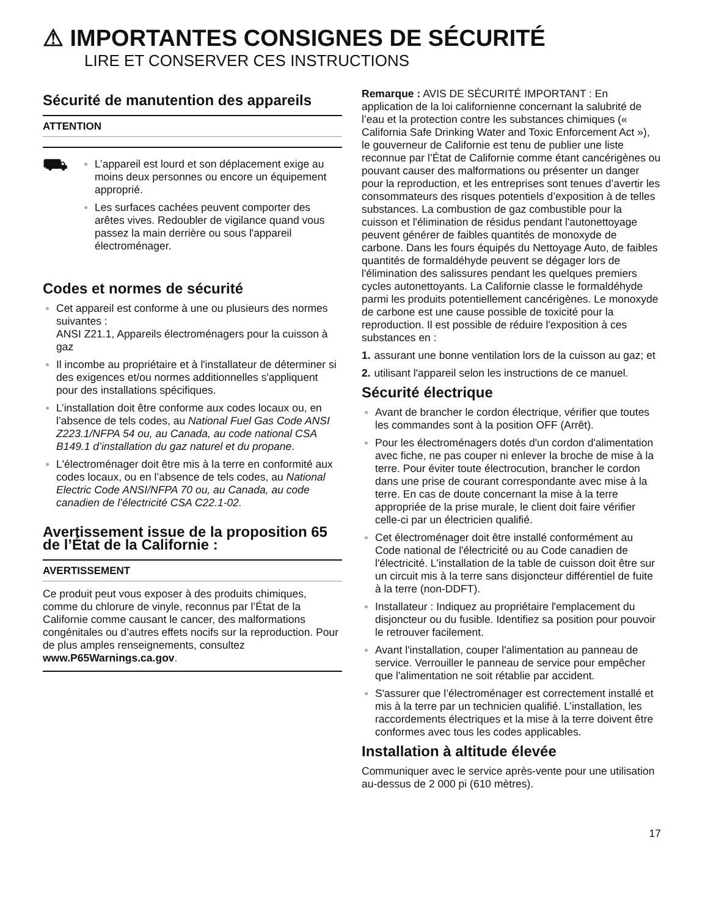⚠ IMPORTANTES CONSIGNES DE SÉCURITÉ
LIRE ET CONSERVER CES INSTRUCTIONS
Sécurité de manutention des appareils
ATTENTION
⛟
● L’appareil est lourd et son déplacement exige au moins deux personnes ou encore un équipement approprié.
● Les surfaces cachées peuvent comporter des arêtes vives. Redoubler de vigilance quand vous passez la main derrière ou sous l'appareil électroménager.
Codes et normes de sécurité
● Cet appareil est conforme à une ou plusieurs des normes suivantes :
ANSI Z21.1, Appareils électroménagers pour la cuisson à gaz
● Il incombe au propriétaire et à l'installateur de déterminer si des exigences et/ou normes additionnelles s'appliquent pour des installations spécifiques.
● L’installation doit être conforme aux codes locaux ou, en l’absence de tels codes, au National Fuel Gas Code ANSI Z223.1/NFPA 54 ou, au Canada, au code national CSA B149.1 d’installation du gaz naturel et du propane.
● L'électroménager doit être mis à la terre en conformité aux codes locaux, ou en l’absence de tels codes, au National Electric Code ANSI/NFPA 70 ou, au Canada, au code canadien de l’électricité CSA C22.1-02.
Avertissement issue de la proposition 65 de l’État de la Californie :
AVERTISSEMENT
Ce produit peut vous exposer à des produits chimiques, comme du chlorure de vinyle, reconnus par l’État de la Californie comme causant le cancer, des malformations congénitales ou d’autres effets nocifs sur la reproduction. Pour de plus amples renseignements, consultez www.P65Warnings.ca.gov.
Remarque : AVIS DE SÉCURITÉ IMPORTANT : En application de la loi californienne concernant la salubrité de l’eau et la protection contre les substances chimiques (« California Safe Drinking Water and Toxic Enforcement Act »), le gouverneur de Californie est tenu de publier une liste reconnue par l’État de Californie comme étant cancérigènes ou pouvant causer des malformations ou présenter un danger pour la reproduction, et les entreprises sont tenues d’avertir les consommateurs des risques potentiels d’exposition à de telles substances. La combustion de gaz combustible pour la cuisson et l'élimination de résidus pendant l'autonettoyage peuvent générer de faibles quantités de monoxyde de carbone. Dans les fours équipés du Nettoyage Auto, de faibles quantités de formaldéhyde peuvent se dégager lors de l'élimination des salissures pendant les quelques premiers cycles autonettoyants. La Californie classe le formaldéhyde parmi les produits potentiellement cancérigènes. Le monoxyde de carbone est une cause possible de toxicité pour la reproduction. Il est possible de réduire l'exposition à ces substances en :
1. assurant une bonne ventilation lors de la cuisson au gaz; et
2. utilisant l'appareil selon les instructions de ce manuel.
Sécurité électrique
● Avant de brancher le cordon électrique, vérifier que toutes les commandes sont à la position OFF (Arrêt).
● Pour les électroménagers dotés d'un cordon d'alimentation avec fiche, ne pas couper ni enlever la broche de mise à la terre. Pour éviter toute électrocution, brancher le cordon dans une prise de courant correspondante avec mise à la terre. En cas de doute concernant la mise à la terre appropriée de la prise murale, le client doit faire vérifier celle-ci par un électricien qualifié.
● Cet électroménager doit être installé conformément au Code national de l'électricité ou au Code canadien de l'électricité. L'installation de la table de cuisson doit être sur un circuit mis à la terre sans disjoncteur différentiel de fuite à la terre (non-DDFT).
● Installateur : Indiquez au propriétaire l'emplacement du disjoncteur ou du fusible. Identifiez sa position pour pouvoir le retrouver facilement.
● Avant l'installation, couper l'alimentation au panneau de service. Verrouiller le panneau de service pour empêcher que l'alimentation ne soit rétablie par accident.
● S'assurer que l’électroménager est correctement installé et mis à la terre par un technicien qualifié. L’installation, les raccordements électriques et la mise à la terre doivent être conformes avec tous les codes applicables.
Installation à altitude élevée
Communiquer avec le service après-vente pour une utilisation au-dessus de 2 000 pi (610 mètres).
17